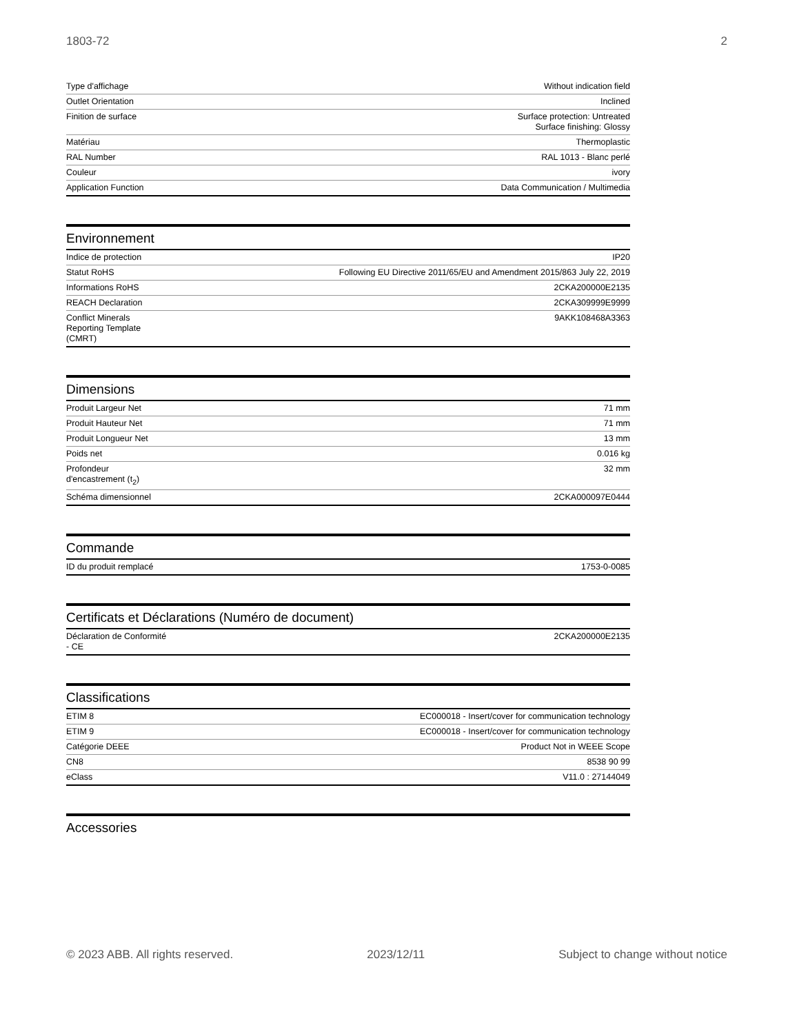1803-72 2
| Type d'affichage | Without indication field |
| Outlet Orientation | Inclined |
| Finition de surface | Surface protection: Untreated Surface finishing: Glossy |
| Matériau | Thermoplastic |
| RAL Number | RAL 1013 - Blanc perlé |
| Couleur | ivory |
| Application Function | Data Communication / Multimedia |
Environnement
| Indice de protection | IP20 |
| Statut RoHS | Following EU Directive 2011/65/EU and Amendment 2015/863 July 22, 2019 |
| Informations RoHS | 2CKA200000E2135 |
| REACH Declaration | 2CKA309999E9999 |
| Conflict Minerals Reporting Template (CMRT) | 9AKK108468A3363 |
Dimensions
| Produit Largeur Net | 71 mm |
| Produit Hauteur Net | 71 mm |
| Produit Longueur Net | 13 mm |
| Poids net | 0.016 kg |
| Profondeur d'encastrement (t<sub>2</sub>) | 32 mm |
| Schéma dimensionnel | 2CKA000097E0444 |
Commande
| ID du produit remplacé | 1753-0-0085 |
Certificats et Déclarations (Numéro de document)
| Déclaration de Conformité - CE | 2CKA200000E2135 |
Classifications
| ETIM 8 | EC000018 - Insert/cover for communication technology |
| ETIM 9 | EC000018 - Insert/cover for communication technology |
| Catégorie DEEE | Product Not in WEEE Scope |
| CN8 | 8538 90 99 |
| eClass | V11.0 : 27144049 |
Accessories
© 2023 ABB. All rights reserved. 2023/12/11 Subject to change without notice